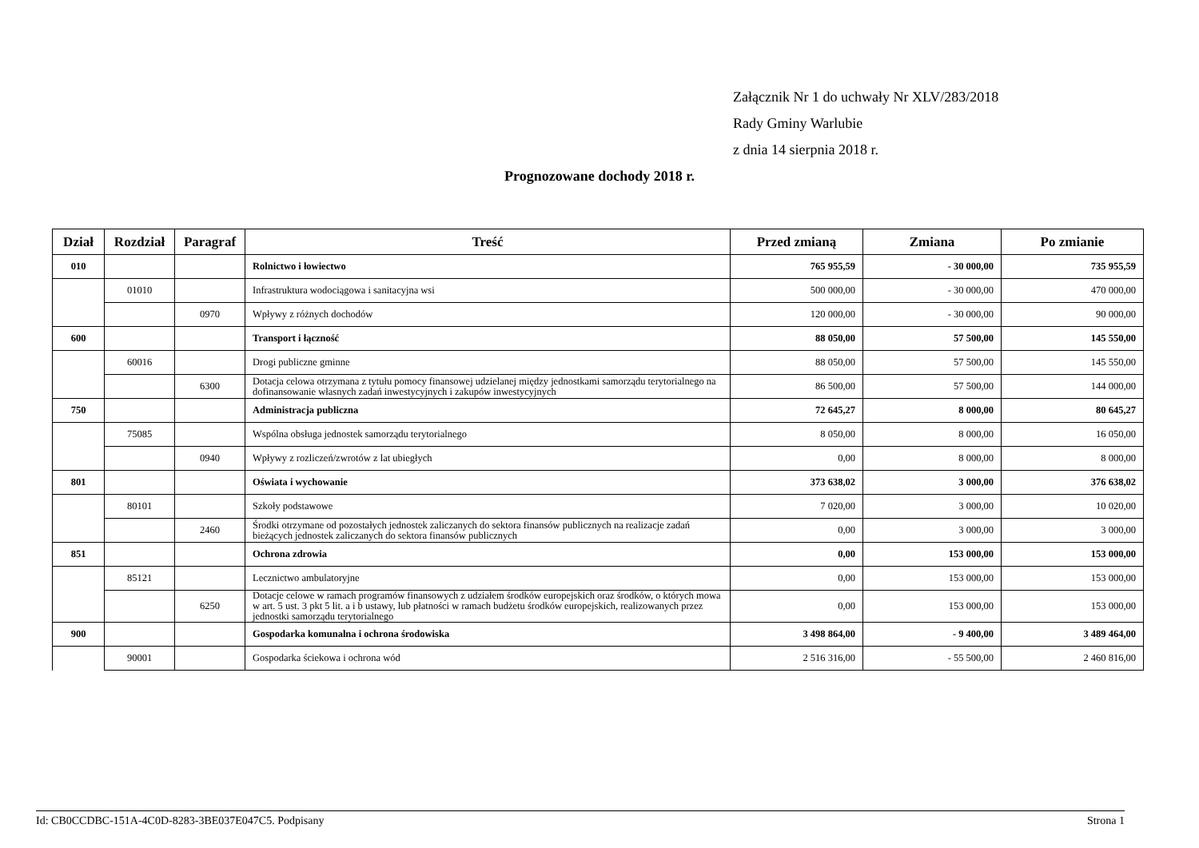Załącznik Nr 1 do uchwały Nr XLV/283/2018
Rady Gminy Warlubie
z dnia 14 sierpnia 2018 r.
Prognozowane dochody 2018 r.
| Dział | Rozdział | Paragraf | Treść | Przed zmianą | Zmiana | Po zmianie |
| --- | --- | --- | --- | --- | --- | --- |
| 010 | | | Rolnictwo i łowiectwo | 765 955,59 | - 30 000,00 | 735 955,59 |
| | 01010 | | Infrastruktura wodociągowa i sanitacyjna wsi | 500 000,00 | - 30 000,00 | 470 000,00 |
| | | 0970 | Wpływy z różnych dochodów | 120 000,00 | - 30 000,00 | 90 000,00 |
| 600 | | | Transport i łączność | 88 050,00 | 57 500,00 | 145 550,00 |
| | 60016 | | Drogi publiczne gminne | 88 050,00 | 57 500,00 | 145 550,00 |
| | | 6300 | Dotacja celowa otrzymana z tytułu pomocy finansowej udzielanej między jednostkami samorządu terytorialnego na dofinansowanie własnych zadań inwestycyjnych i zakupów inwestycyjnych | 86 500,00 | 57 500,00 | 144 000,00 |
| 750 | | | Administracja publiczna | 72 645,27 | 8 000,00 | 80 645,27 |
| | 75085 | | Wspólna obsługa jednostek samorządu terytorialnego | 8 050,00 | 8 000,00 | 16 050,00 |
| | | 0940 | Wpływy z rozliczeń/zwrotów z lat ubiegłych | 0,00 | 8 000,00 | 8 000,00 |
| 801 | | | Oświata i wychowanie | 373 638,02 | 3 000,00 | 376 638,02 |
| | 80101 | | Szkoły podstawowe | 7 020,00 | 3 000,00 | 10 020,00 |
| | | 2460 | Środki otrzymane od pozostałych jednostek zaliczanych do sektora finansów publicznych na realizacje zadań bieżących jednostek zaliczanych do sektora finansów publicznych | 0,00 | 3 000,00 | 3 000,00 |
| 851 | | | Ochrona zdrowia | 0,00 | 153 000,00 | 153 000,00 |
| | 85121 | | Lecznictwo ambulatoryjne | 0,00 | 153 000,00 | 153 000,00 |
| | | 6250 | Dotacje celowe w ramach programów finansowych z udziałem środków europejskich oraz środków, o których mowa w art. 5 ust. 3 pkt 5 lit. a i b ustawy, lub płatności w ramach budżetu środków europejskich, realizowanych przez jednostki samorządu terytorialnego | 0,00 | 153 000,00 | 153 000,00 |
| 900 | | | Gospodarka komunalna i ochrona środowiska | 3 498 864,00 | - 9 400,00 | 3 489 464,00 |
| | 90001 | | Gospodarka ściekowa i ochrona wód | 2 516 316,00 | - 55 500,00 | 2 460 816,00 |
Id: CB0CCDBC-151A-4C0D-8283-3BE037E047C5. Podpisany Strona 1